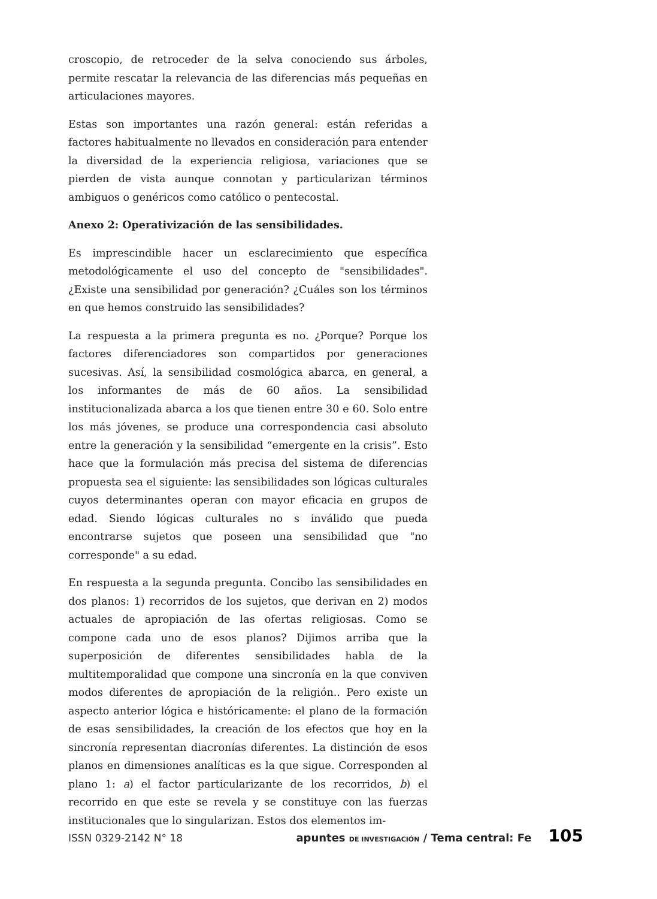croscopio, de retroceder de la selva conociendo sus árboles, permite rescatar la relevancia de las diferencias más pequeñas en articulaciones mayores.
Estas son importantes una razón general: están referidas a factores habitualmente no llevados en consideración para entender la diversidad de la experiencia religiosa, variaciones que se pierden de vista aunque connotan y particularizan términos ambiguos o genéricos como católico o pentecostal.
Anexo 2: Operativización de las sensibilidades.
Es imprescindible hacer un esclarecimiento que específica metodológicamente el uso del concepto de "sensibilidades". ¿Existe una sensibilidad por generación? ¿Cuáles son los términos en que hemos construido las sensibilidades?
La respuesta a la primera pregunta es no. ¿Porque? Porque los factores diferenciadores son compartidos por generaciones sucesivas. Así, la sensibilidad cosmológica abarca, en general, a los informantes de más de 60 años. La sensibilidad institucionalizada abarca a los que tienen entre 30 e 60. Solo entre los más jóvenes, se produce una correspondencia casi absoluto entre la generación y la sensibilidad “emergente en la crisis”. Esto hace que la formulación más precisa del sistema de diferencias propuesta sea el siguiente: las sensibilidades son lógicas culturales cuyos determinantes operan con mayor eficacia en grupos de edad. Siendo lógicas culturales no s inválido que pueda encontrarse sujetos que poseen una sensibilidad que "no corresponde" a su edad.
En respuesta a la segunda pregunta. Concibo las sensibilidades en dos planos: 1) recorridos de los sujetos, que derivan en 2) modos actuales de apropiación de las ofertas religiosas. Como se compone cada uno de esos planos? Dijimos arriba que la superposición de diferentes sensibilidades habla de la multitemporalidad que compone una sincronía en la que conviven modos diferentes de apropiación de la religión.. Pero existe un aspecto anterior lógica e históricamente: el plano de la formación de esas sensibilidades, la creación de los efectos que hoy en la sincronía representan diacronías diferentes. La distinción de esos planos en dimensiones analíticas es la que sigue. Corresponden al plano 1: a) el factor particularizante de los recorridos, b) el recorrido en que este se revela y se constituye con las fuerzas institucionales que lo singularizan. Estos dos elementos im-
ISSN 0329-2142 N° 18 apuntes DE INVESTIGACIÓN / Tema central: Fe 105